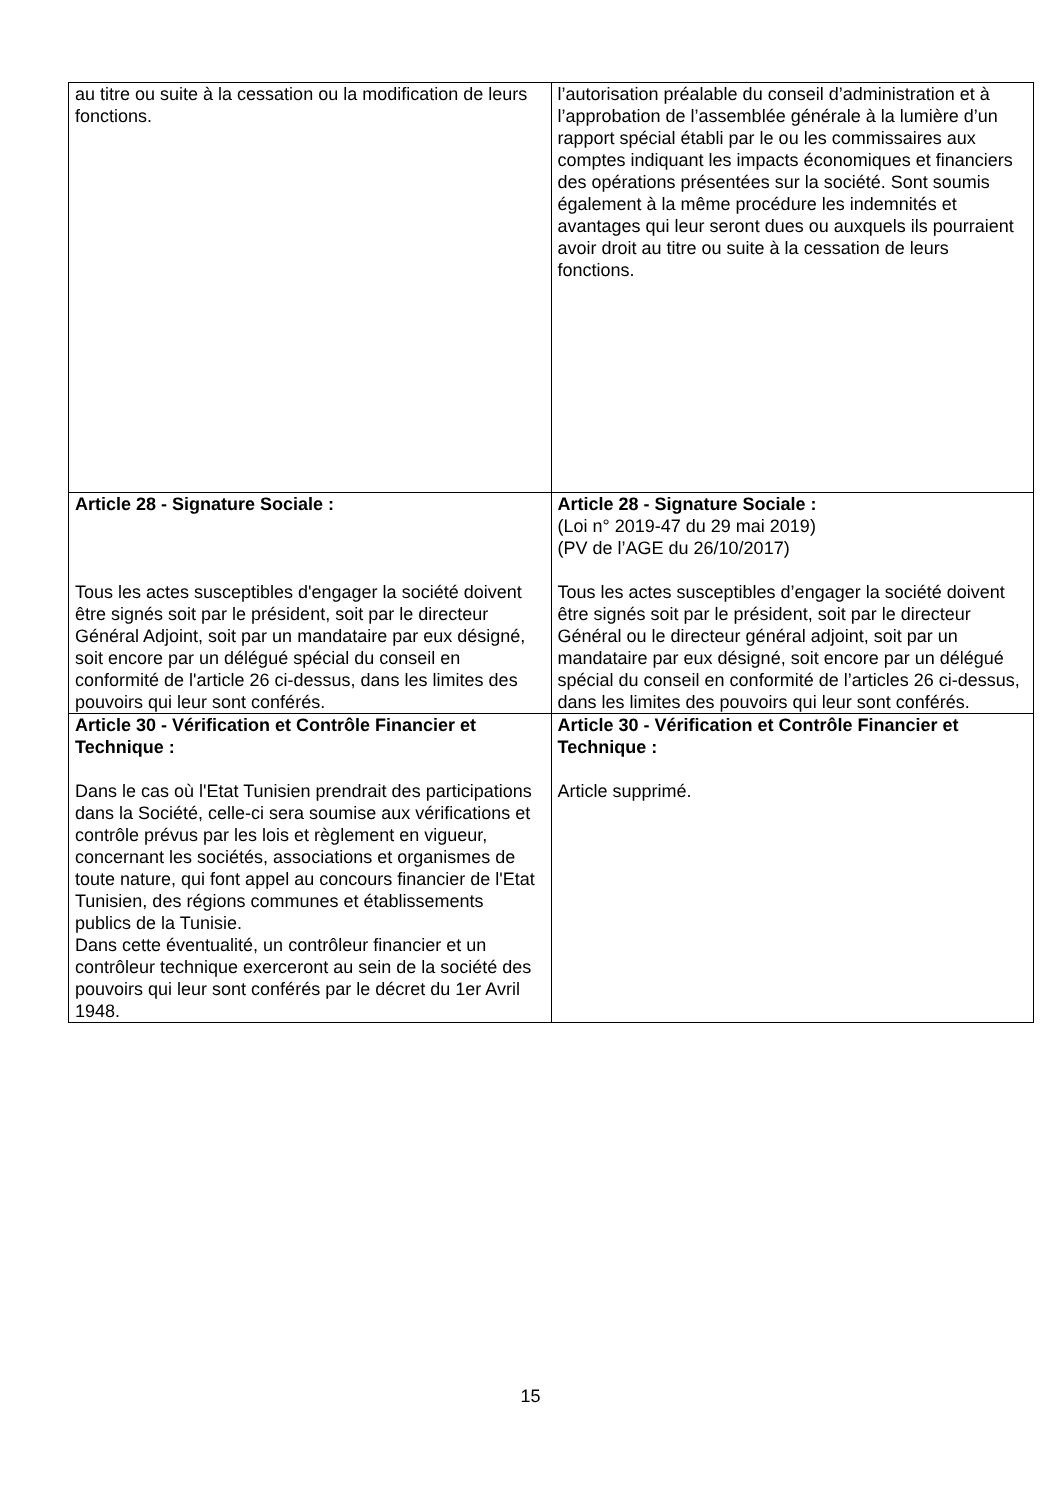| au titre ou suite à la cessation ou la modification de leurs fonctions. | l’autorisation préalable du conseil d’administration et à l’approbation de l’assemblée générale à la lumière d’un rapport spécial établi par le ou les commissaires aux comptes indiquant les impacts économiques et financiers des opérations présentées sur la société. Sont soumis également à la même procédure les indemnités et avantages qui leur seront dues ou auxquels ils pourraient avoir droit au titre ou suite à la cessation de leurs fonctions. |
| Article 28 - Signature Sociale : Tous les actes susceptibles d'engager la société doivent être signés soit par le président, soit par le directeur Général Adjoint, soit par un mandataire par eux désigné, soit encore par un délégué spécial du conseil en conformité de l'article 26 ci-dessus, dans les limites des pouvoirs qui leur sont conférés. | Article 28 - Signature Sociale : (Loi n° 2019-47 du 29 mai 2019) (PV de l’AGE du 26/10/2017) Tous les actes susceptibles d’engager la société doivent être signés soit par le président, soit par le directeur Général ou le directeur général adjoint, soit par un mandataire par eux désigné, soit encore par un délégué spécial du conseil en conformité de l’articles 26 ci-dessus, dans les limites des pouvoirs qui leur sont conférés. |
| Article 30 - Vérification et Contrôle Financier et Technique : Dans le cas où l'Etat Tunisien prendrait des participations dans la Société, celle-ci sera soumise aux vérifications et contrôle prévus par les lois et règlement en vigueur, concernant les sociétés, associations et organismes de toute nature, qui font appel au concours financier de l'Etat Tunisien, des régions communes et établissements publics de la Tunisie. Dans cette éventualité, un contrôleur financier et un contrôleur technique exerceront au sein de la société des pouvoirs qui leur sont conférés par le décret du 1er Avril 1948. | Article 30 - Vérification et Contrôle Financier et Technique : Article supprimé. |
15